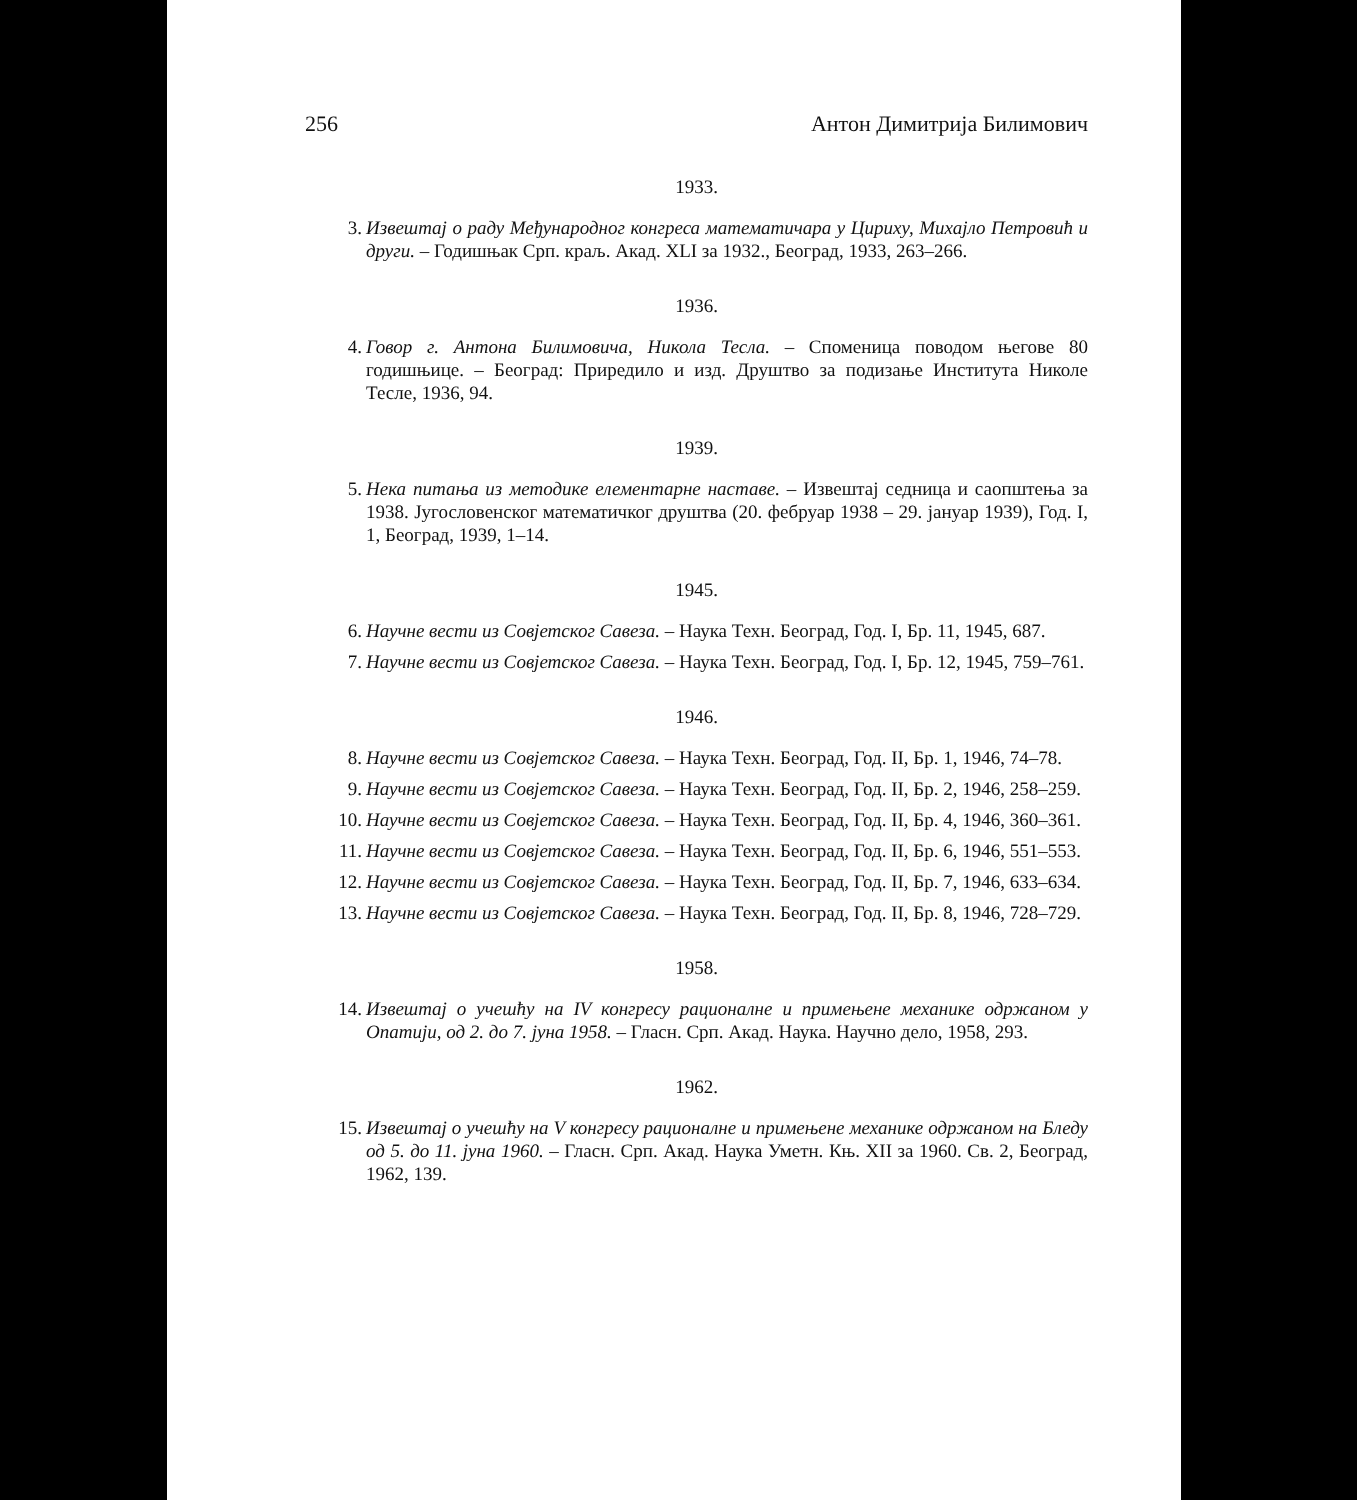256 Антон Димитрија Билимович
1933.
3. Извештај о раду Међународног конгреса математичара у Цириху, Михајло Петровић и други. – Годишњак Срп. краљ. Акад. XLI за 1932., Београд, 1933, 263–266.
1936.
4. Говор г. Антона Билимовича, Никола Тесла. – Споменица поводом његове 80 годишњице. – Београд: Приредило и изд. Друштво за подизање Института Николе Тесле, 1936, 94.
1939.
5. Нека питања из методике елементарне наставе. – Извештај седница и саопштења за 1938. Југословенског математичког друштва (20. фебруар 1938 – 29. јануар 1939), Год. I, 1, Београд, 1939, 1–14.
1945.
6. Научне вести из Совјетског Савеза. – Наука Техн. Београд, Год. I, Бр. 11, 1945, 687.
7. Научне вести из Совјетског Савеза. – Наука Техн. Београд, Год. I, Бр. 12, 1945, 759–761.
1946.
8. Научне вести из Совјетског Савеза. – Наука Техн. Београд, Год. II, Бр. 1, 1946, 74–78.
9. Научне вести из Совјетског Савеза. – Наука Техн. Београд, Год. II, Бр. 2, 1946, 258–259.
10. Научне вести из Совјетског Савеза. – Наука Техн. Београд, Год. II, Бр. 4, 1946, 360–361.
11. Научне вести из Совјетског Савеза. – Наука Техн. Београд, Год. II, Бр. 6, 1946, 551–553.
12. Научне вести из Совјетског Савеза. – Наука Техн. Београд, Год. II, Бр. 7, 1946, 633–634.
13. Научне вести из Совјетског Савеза. – Наука Техн. Београд, Год. II, Бр. 8, 1946, 728–729.
1958.
14. Извештај о учешћу на IV конгресу рационалне и примењене механике одржаном у Опатији, од 2. до 7. јуна 1958. – Гласн. Срп. Акад. Наука. Научно дело, 1958, 293.
1962.
15. Извештај о учешћу на V конгресу рационалне и примењене механике одржаном на Бледу од 5. до 11. јуна 1960. – Гласн. Срп. Акад. Наука Уметн. Књ. XII за 1960. Св. 2, Београд, 1962, 139.